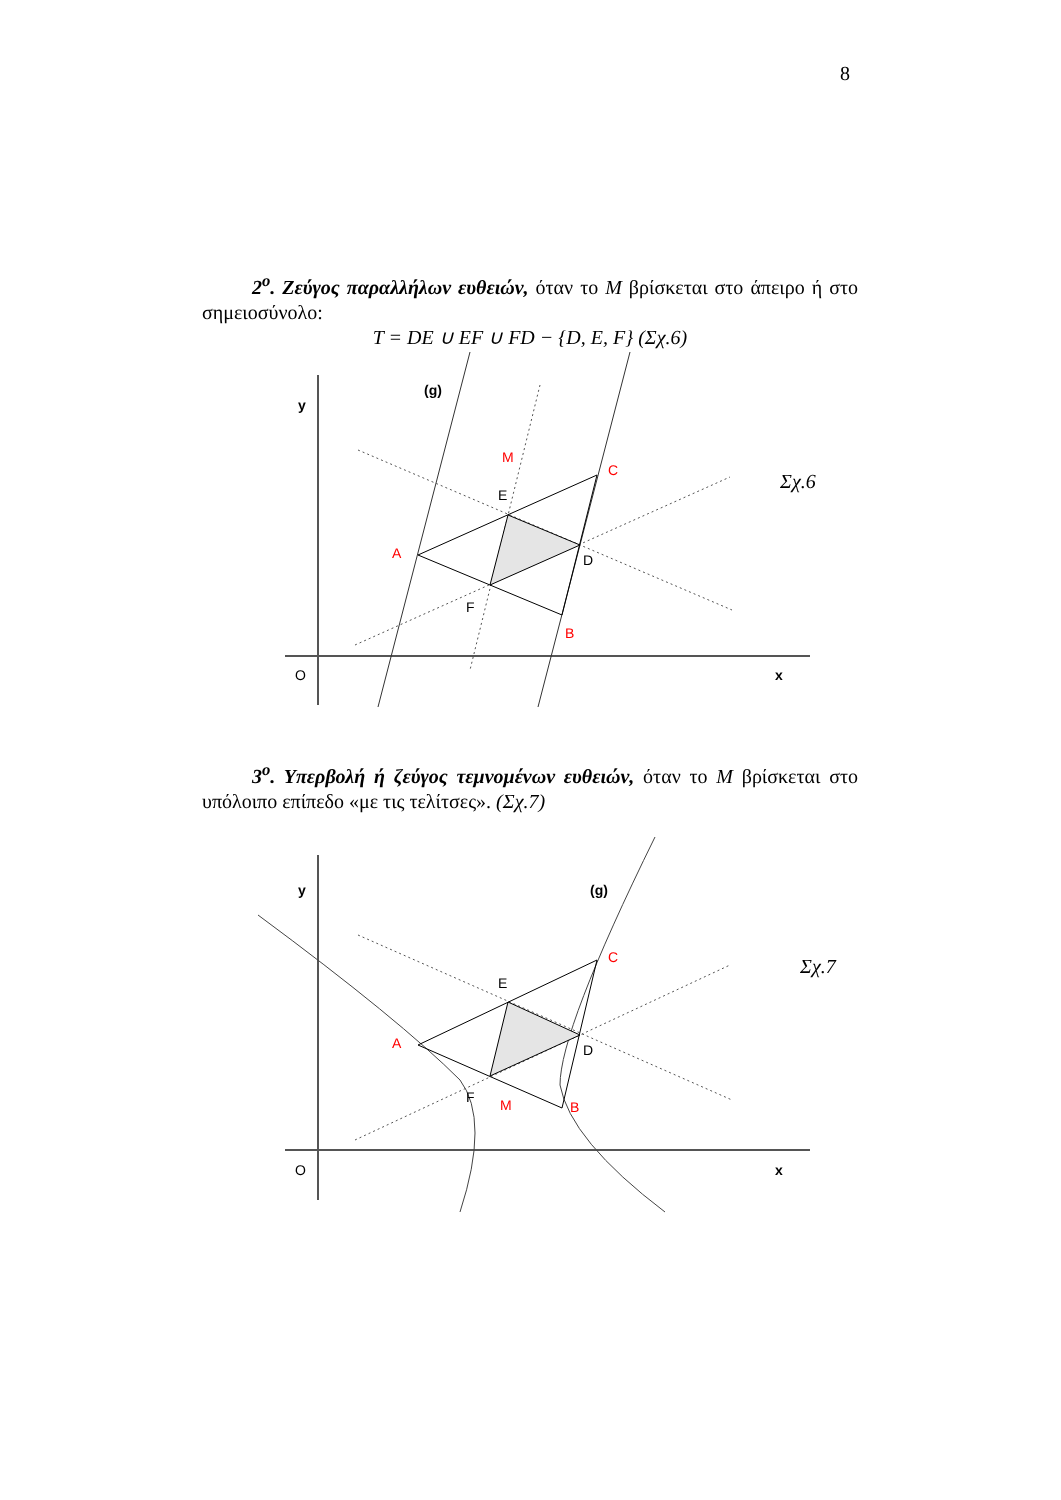8
2<sup>ο</sup>. Ζεύγος παραλλήλων ευθειών, όταν το M βρίσκεται στο άπειρο ή στο σημειοσύνολο:
T = DE ∪ EF ∪ FD − {D, E, F} (Σχ.6)
y
O
x
(g)
M
A
C
B
E
D
F
Σχ.6
3<sup>ο</sup>. Υπερβολή ή ζεύγος τεμνομένων ευθειών, όταν το M βρίσκεται στο υπόλοιπο επίπεδο «με τις τελίτσες». (Σχ.7)
y
O
x
(g)
M
A
C
B
E
D
F
Σχ.7